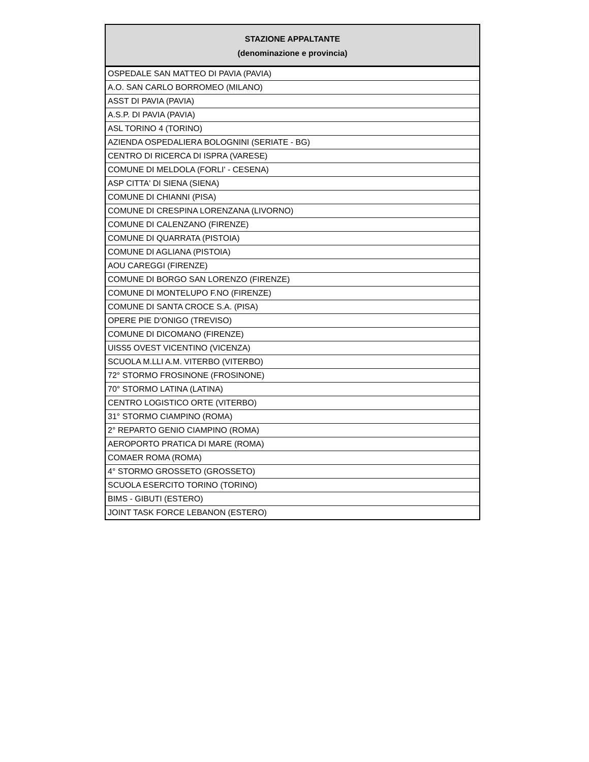| STAZIONE APPALTANTE (denominazione e provincia) |
| --- |
| OSPEDALE SAN MATTEO DI PAVIA (PAVIA) |
| A.O. SAN CARLO BORROMEO (MILANO) |
| ASST DI PAVIA (PAVIA) |
| A.S.P. DI PAVIA (PAVIA) |
| ASL TORINO 4 (TORINO) |
| AZIENDA OSPEDALIERA BOLOGNINI (SERIATE - BG) |
| CENTRO DI RICERCA DI ISPRA (VARESE) |
| COMUNE DI MELDOLA (FORLI' - CESENA) |
| ASP CITTA' DI SIENA (SIENA) |
| COMUNE DI CHIANNI (PISA) |
| COMUNE DI CRESPINA LORENZANA (LIVORNO) |
| COMUNE DI CALENZANO (FIRENZE) |
| COMUNE DI QUARRATA (PISTOIA) |
| COMUNE DI AGLIANA (PISTOIA) |
| AOU CAREGGI (FIRENZE) |
| COMUNE DI BORGO SAN LORENZO (FIRENZE) |
| COMUNE DI MONTELUPO F.NO (FIRENZE) |
| COMUNE DI SANTA CROCE S.A. (PISA) |
| OPERE PIE D'ONIGO (TREVISO) |
| COMUNE DI DICOMANO (FIRENZE) |
| UISS5 OVEST VICENTINO (VICENZA) |
| SCUOLA M.LLI A.M. VITERBO (VITERBO) |
| 72° STORMO FROSINONE (FROSINONE) |
| 70° STORMO LATINA (LATINA) |
| CENTRO LOGISTICO ORTE (VITERBO) |
| 31° STORMO CIAMPINO (ROMA) |
| 2° REPARTO GENIO CIAMPINO (ROMA) |
| AEROPORTO PRATICA DI MARE (ROMA) |
| COMAER ROMA (ROMA) |
| 4° STORMO GROSSETO (GROSSETO) |
| SCUOLA ESERCITO TORINO (TORINO) |
| BIMS - GIBUTI (ESTERO) |
| JOINT TASK FORCE LEBANON (ESTERO) |